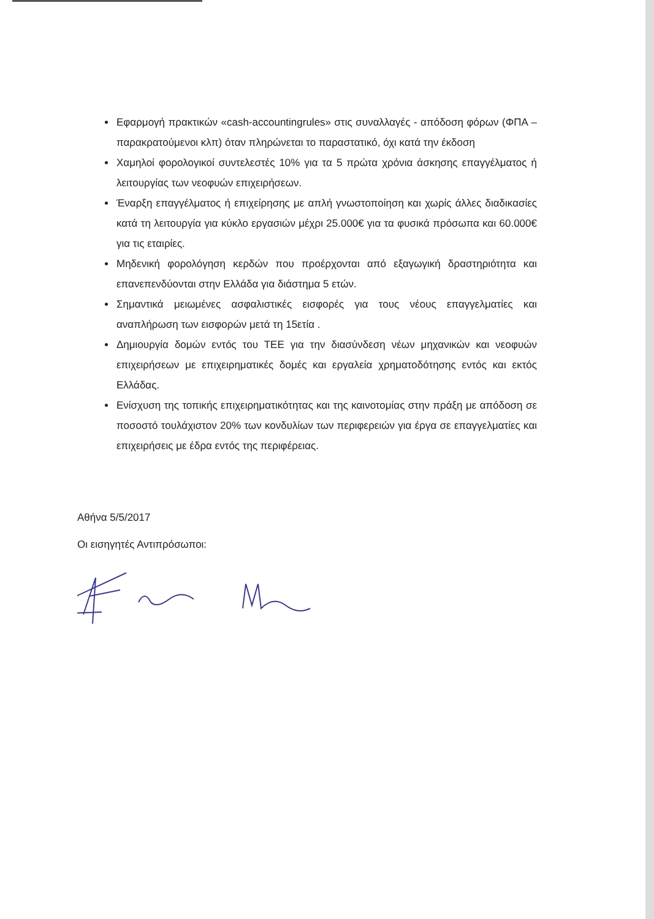Εφαρμογή πρακτικών «cash-accountingrules» στις συναλλαγές - απόδοση φόρων (ΦΠΑ –παρακρατούμενοι κλπ) όταν πληρώνεται το παραστατικό, όχι κατά την έκδοση
Χαμηλοί φορολογικοί συντελεστές 10% για τα 5 πρώτα χρόνια άσκησης επαγγέλματος ή λειτουργίας των νεοφυών επιχειρήσεων.
Έναρξη επαγγέλματος ή επιχείρησης με απλή γνωστοποίηση και χωρίς άλλες διαδικασίες κατά τη λειτουργία για κύκλο εργασιών μέχρι 25.000€ για τα φυσικά πρόσωπα και 60.000€ για τις εταιρίες.
Μηδενική φορολόγηση κερδών που προέρχονται από εξαγωγική δραστηριότητα και επανεπενδύονται στην Ελλάδα για διάστημα 5 ετών.
Σημαντικά μειωμένες ασφαλιστικές εισφορές για τους νέους επαγγελματίες και αναπλήρωση των εισφορών μετά τη 15ετία .
Δημιουργία δομών εντός του ΤΕΕ για την διασύνδεση νέων μηχανικών και νεοφυών επιχειρήσεων με επιχειρηματικές δομές και εργαλεία χρηματοδότησης εντός και εκτός Ελλάδας.
Ενίσχυση της τοπικής επιχειρηματικότητας και της καινοτομίας στην πράξη με απόδοση σε ποσοστό τουλάχιστον 20% των κονδυλίων των περιφερειών για έργα σε επαγγελματίες και επιχειρήσεις με έδρα εντός της περιφέρειας.
Αθήνα 5/5/2017
Οι εισηγητές Αντιπρόσωποι: